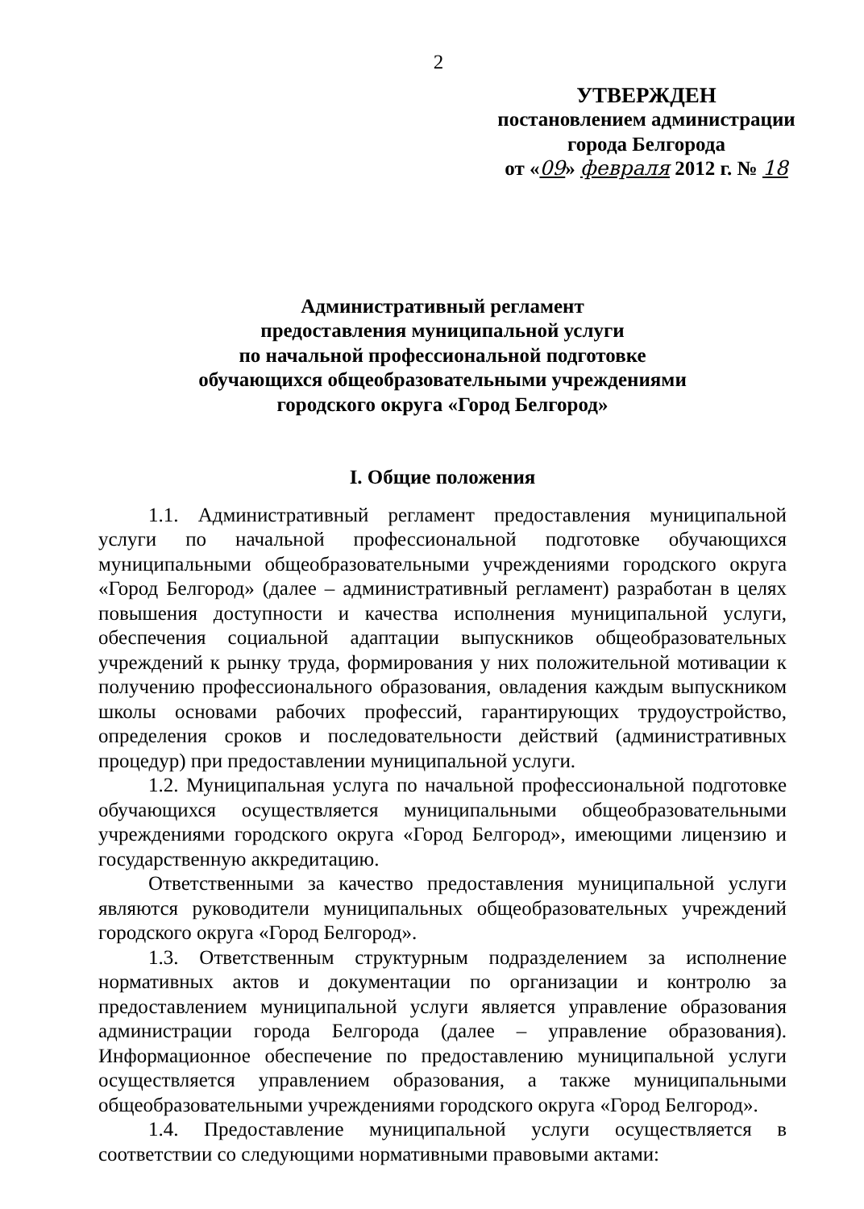2
УТВЕРЖДЕН
постановлением администрации
города Белгорода
от «09» февраля 2012 г. № 18
Административный регламент
предоставления муниципальной услуги
по начальной профессиональной подготовке
обучающихся общеобразовательными учреждениями
городского округа «Город Белгород»
I. Общие положения
1.1. Административный регламент предоставления муниципальной услуги по начальной профессиональной подготовке обучающихся муниципальными общеобразовательными учреждениями городского округа «Город Белгород» (далее – административный регламент) разработан в целях повышения доступности и качества исполнения муниципальной услуги, обеспечения социальной адаптации выпускников общеобразовательных учреждений к рынку труда, формирования у них положительной мотивации к получению профессионального образования, овладения каждым выпускником школы основами рабочих профессий, гарантирующих трудоустройство, определения сроков и последовательности действий (административных процедур) при предоставлении муниципальной услуги.
1.2. Муниципальная услуга по начальной профессиональной подготовке обучающихся осуществляется муниципальными общеобразовательными учреждениями городского округа «Город Белгород», имеющими лицензию и государственную аккредитацию.
Ответственными за качество предоставления муниципальной услуги являются руководители муниципальных общеобразовательных учреждений городского округа «Город Белгород».
1.3. Ответственным структурным подразделением за исполнение нормативных актов и документации по организации и контролю за предоставлением муниципальной услуги является управление образования администрации города Белгорода (далее – управление образования). Информационное обеспечение по предоставлению муниципальной услуги осуществляется управлением образования, а также муниципальными общеобразовательными учреждениями городского округа «Город Белгород».
1.4. Предоставление муниципальной услуги осуществляется в соответствии со следующими нормативными правовыми актами: